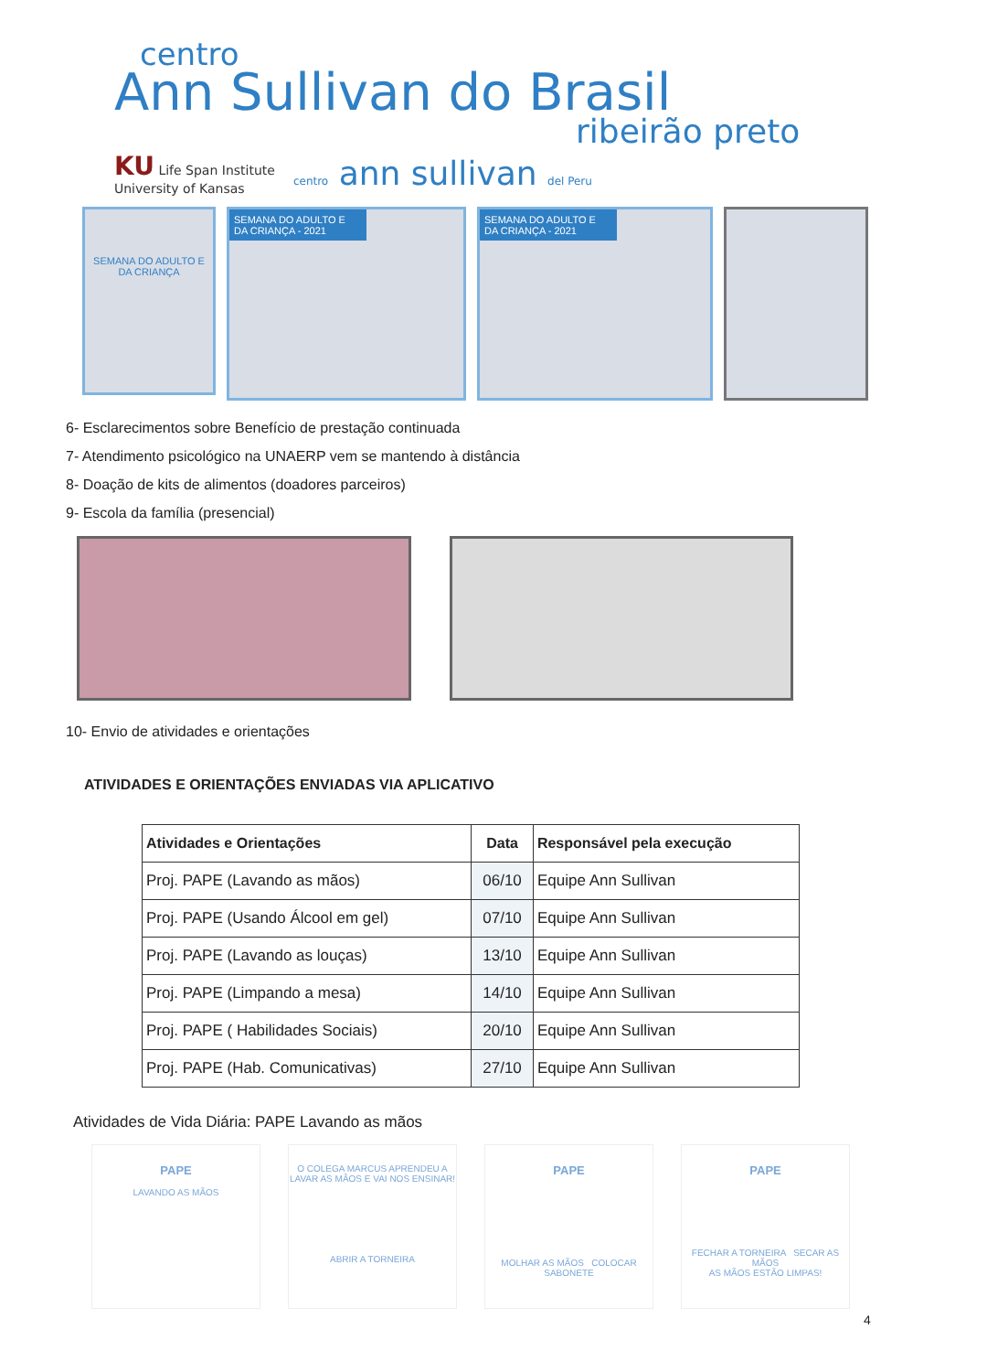centro
Ann Sullivan do Brasil
ribeirão preto
KU Life Span Institute
University of Kansas centro ann sullivan del Peru
SEMANA DO ADULTO E DA CRIANÇA
SEMANA DO ADULTO E DA CRIANÇA - 2021 SEMANA DO ADULTO E DA CRIANÇA - 2021
6- Esclarecimentos sobre Benefício de prestação continuada
7- Atendimento psicológico na UNAERP vem se mantendo à distância
8- Doação de kits de alimentos (doadores parceiros)
9- Escola da família (presencial)
10- Envio de atividades e orientações
ATIVIDADES E ORIENTAÇÕES ENVIADAS VIA APLICATIVO
| Atividades e Orientações | Data | Responsável pela execução |
| --- | --- | --- |
| Proj. PAPE (Lavando as mãos) | 06/10 | Equipe Ann Sullivan |
| Proj. PAPE (Usando Álcool em gel) | 07/10 | Equipe Ann Sullivan |
| Proj. PAPE (Lavando as louças) | 13/10 | Equipe Ann Sullivan |
| Proj. PAPE (Limpando a mesa) | 14/10 | Equipe Ann Sullivan |
| Proj. PAPE ( Habilidades Sociais) | 20/10 | Equipe Ann Sullivan |
| Proj. PAPE (Hab. Comunicativas) | 27/10 | Equipe Ann Sullivan |
Atividades de Vida Diária: PAPE Lavando as mãos
PAPE
LAVANDO AS MÃOS
O COLEGA MARCUS APRENDEU A LAVAR AS MÃOS E VAI NOS ENSINAR!
ABRIR A TORNEIRA
PAPE
MOLHAR AS MÃOS COLOCAR SABONETE
PAPE
FECHAR A TORNEIRA SECAR AS MÃOS
AS MÃOS ESTÃO LIMPAS!
4